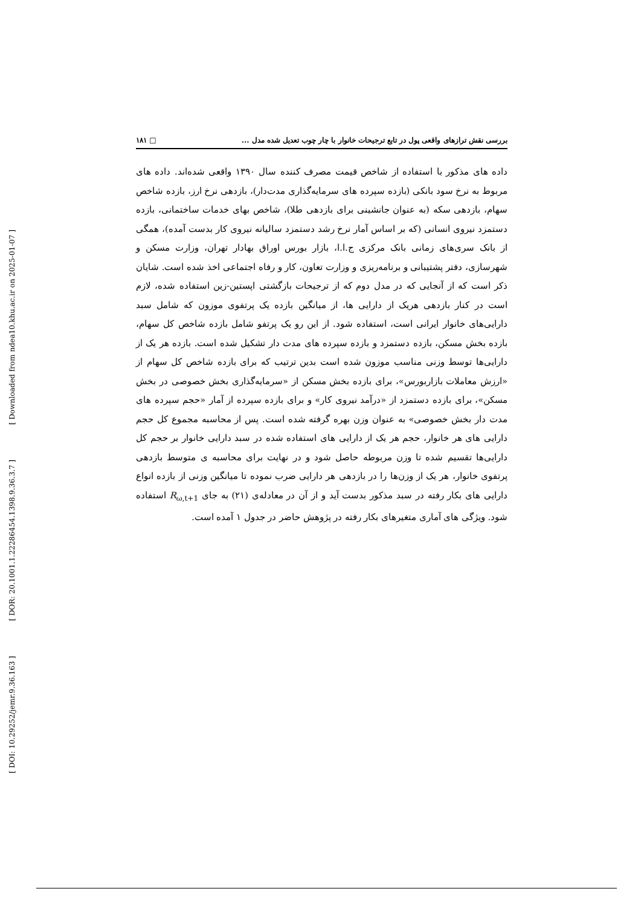[ Downloaded from ndea10.khu.ac.ir on 2025-01-07 ]
[ DOR: 20.1001.1.22286454.1398.9.36.3.7 ]
[ DOI: 10.29252/jemr.9.36.163 ]
بررسی نقش ترازهای واقعی پول در تابع ترجیحات خانوار با چار چوب تعدیل شده مدل ... □ ۱۸۱
داده های مذکور با استفاده از شاخص قیمت مصرف کننده سال ۱۳۹۰ واقعی شده‌اند. داده های مربوط به نرخ سود بانکی (بازده سپرده های سرمایه‌گذاری مدت‌دار)، بازدهی نرخ ارز، بازده شاخص سهام، بازدهی سکه (به عنوان جانشینی برای بازدهی طلا)، شاخص بهای خدمات ساختمانی، بازده دستمزد نیروی انسانی (که بر اساس آمار نرخ رشد دستمزد سالیانه نیروی کار بدست آمده)، همگی از بانک سری‌های زمانی بانک مرکزی ج.ا.ا، بازار بورس اوراق بهادار تهران، وزارت مسکن و شهرسازی، دفتر پشتیبانی و برنامه‌ریزی و وزارت تعاون، کار و رفاه اجتماعی اخذ شده است. شایان ذکر است که از آنجایی که در مدل دوم که از ترجیحات بازگشتی اپستین-زین استفاده شده، لازم است در کنار بازدهی هریک از دارایی ها، از میانگین بازده یک پرتفوی موزون که شامل سبد دارایی‌های خانوار ایرانی است، استفاده شود. از این رو یک پرتفو شامل بازده شاخص کل سهام، بازده بخش مسکن، بازده دستمزد و بازده سپرده های مدت دار تشکیل شده است. بازده هر یک از دارایی‌ها توسط وزنی مناسب موزون شده است بدین ترتیب که برای بازده شاخص کل سهام از «ارزش معاملات بازاربورس»، برای بازده بخش مسکن از «سرمایه‌گذاری بخش خصوصی در بخش مسکن»، برای بازده دستمزد از «درآمد نیروی کار» و برای بازده سپرده از آمار «حجم سپرده های مدت دار بخش خصوصی» به عنوان وزن بهره گرفته شده است. پس از محاسبه مجموع کل حجم دارایی های هر خانوار، حجم هر یک از دارایی های استفاده شده در سبد دارایی خانوار بر حجم کل دارایی‌ها تقسیم شده تا وزن مربوطه حاصل شود و در نهایت برای محاسبه ی متوسط بازدهی پرتفوی خانوار، هر یک از وزن‌ها را در بازدهی هر دارایی ضرب نموده تا میانگین وزنی از بازده انواع دارایی های بکار رفته در سبد مذکور بدست آید و از آن در معادله‌ی (۲۱) به جای R<sub>ω,t+1</sub> استفاده شود. ویژگی های آماری متغیرهای بکار رفته در پژوهش حاضر در جدول ۱ آمده است.